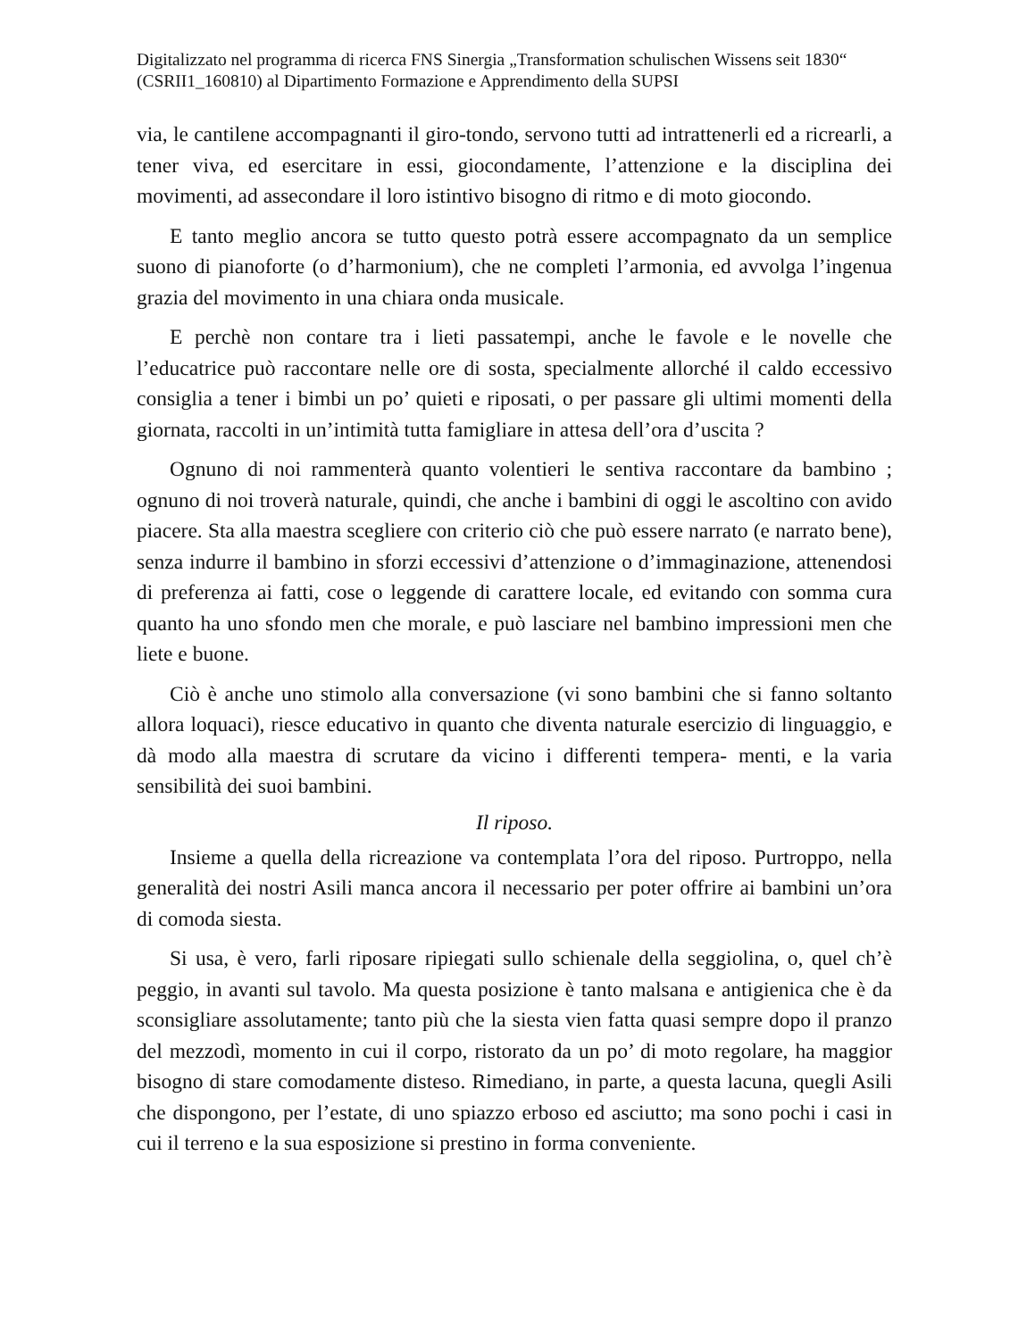Digitalizzato nel programma di ricerca FNS Sinergia „Transformation schulischen Wissens seit 1830“ (CSRII1_160810) al Dipartimento Formazione e Apprendimento della SUPSI
via, le cantilene accompagnanti il giro-tondo, servono tutti ad intrattenerli ed a ricrearli, a tener viva, ed esercitare in essi, giocondamente, l’attenzione e la disciplina dei movimenti, ad assecondare il loro istintivo bisogno di ritmo e di moto giocondo.
E tanto meglio ancora se tutto questo potrà essere accompagnato da un semplice suono di pianoforte (o d’harmonium), che ne completi l’armonia, ed avvolga l’ingenua grazia del movimento in una chiara onda musicale.
E perchè non contare tra i lieti passatempi, anche le favole e le novelle che l’educatrice può raccontare nelle ore di sosta, specialmente allorché il caldo eccessivo consiglia a tener i bimbi un po’ quieti e riposati, o per passare gli ultimi momenti della giornata, raccolti in un’intimità tutta famigliare in attesa dell’ora d’uscita ?
Ognuno di noi rammenterà quanto volentieri le sentiva raccontare da bambino ; ognuno di noi troverà naturale, quindi, che anche i bambini di oggi le ascoltino con avido piacere. Sta alla maestra scegliere con criterio ciò che può essere narrato (e narrato bene), senza indurre il bambino in sforzi eccessivi d’attenzione o d’immaginazione, attenendosi di preferenza ai fatti, cose o leggende di carattere locale, ed evitando con somma cura quanto ha uno sfondo men che morale, e può lasciare nel bambino impressioni men che liete e buone.
Ciò è anche uno stimolo alla conversazione (vi sono bambini che si fanno soltanto allora loquaci), riesce educativo in quanto che diventa naturale esercizio di linguaggio, e dà modo alla maestra di scrutare da vicino i differenti tempera- menti, e la varia sensibilità dei suoi bambini.
Il riposo.
Insieme a quella della ricreazione va contemplata l’ora del riposo. Purtroppo, nella generalità dei nostri Asili manca ancora il necessario per poter offrire ai bambini un’ora di comoda siesta.
Si usa, è vero, farli riposare ripiegati sullo schienale della seggiolina, o, quel ch’è peggio, in avanti sul tavolo. Ma questa posizione è tanto malsana e antigienica che è da sconsigliare assolutamente; tanto più che la siesta vien fatta quasi sempre dopo il pranzo del mezzodì, momento in cui il corpo, ristorato da un po’ di moto regolare, ha maggior bisogno di stare comodamente disteso. Rimediano, in parte, a questa lacuna, quegli Asili che dispongono, per l’estate, di uno spiazzo erboso ed asciutto; ma sono pochi i casi in cui il terreno e la sua esposizione si prestino in forma conveniente.